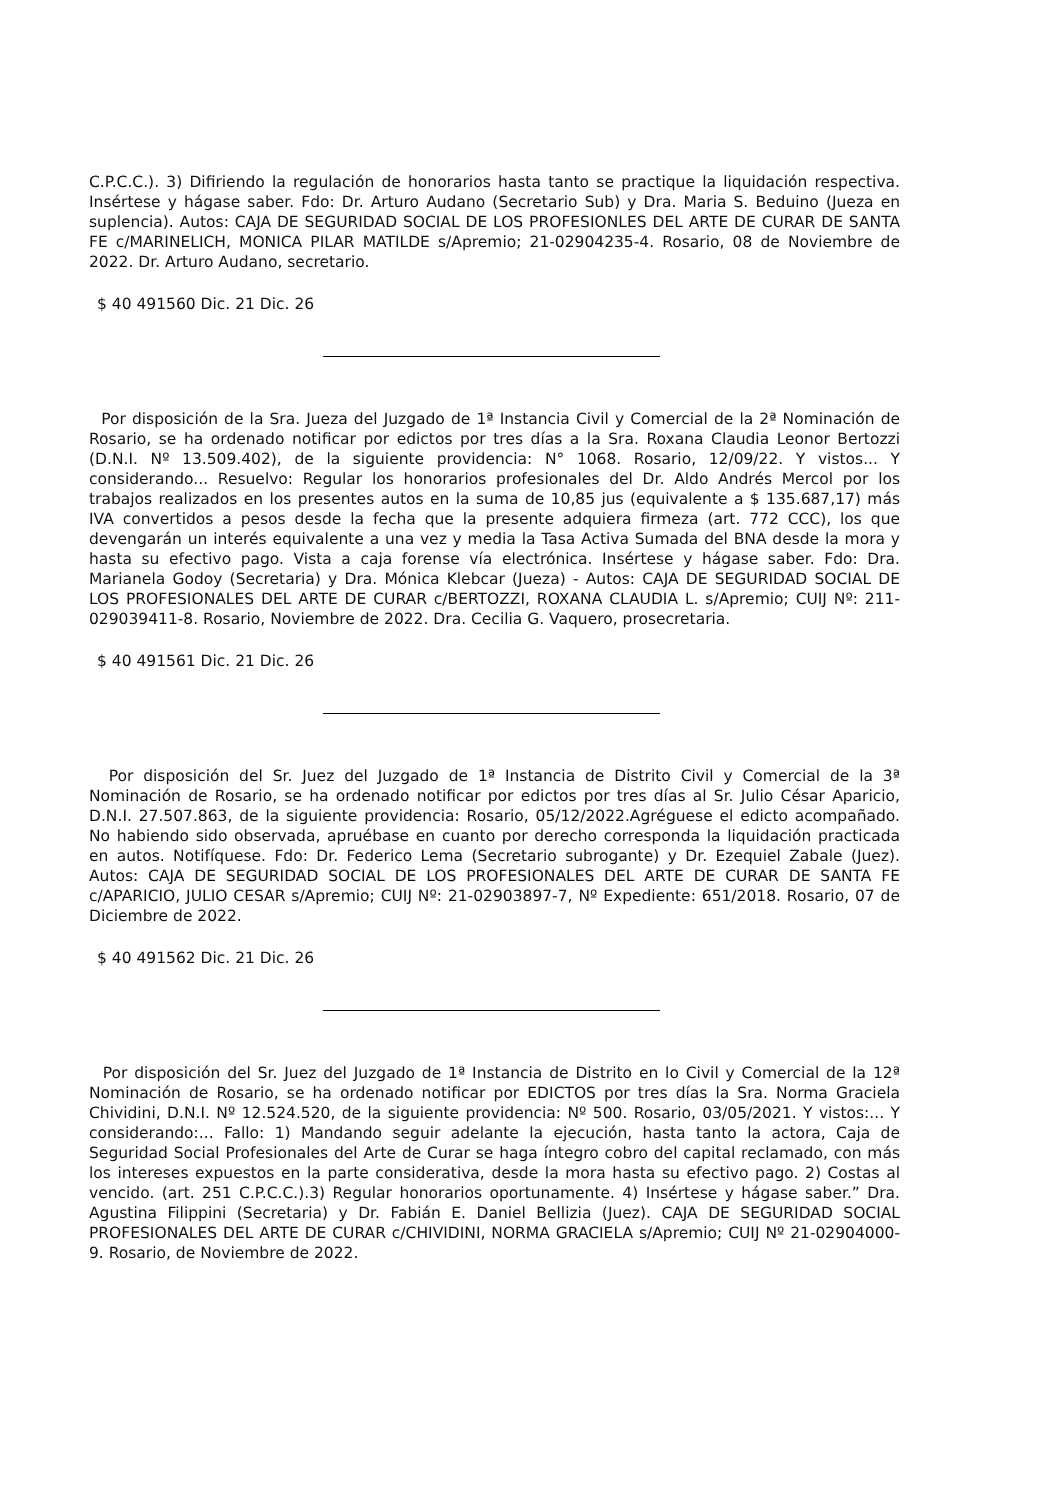C.P.C.C.). 3) Difiriendo la regulación de honorarios hasta tanto se practique la liquidación respectiva. Insértese y hágase saber. Fdo: Dr. Arturo Audano (Secretario Sub) y Dra. Maria S. Beduino (Jueza en suplencia). Autos: CAJA DE SEGURIDAD SOCIAL DE LOS PROFESIONLES DEL ARTE DE CURAR DE SANTA FE c/MARINELICH, MONICA PILAR MATILDE s/Apremio; 21-02904235-4. Rosario, 08 de Noviembre de 2022. Dr. Arturo Audano, secretario.
$ 40 491560 Dic. 21 Dic. 26
Por disposición de la Sra. Jueza del Juzgado de 1ª Instancia Civil y Comercial de la 2ª Nominación de Rosario, se ha ordenado notificar por edictos por tres días a la Sra. Roxana Claudia Leonor Bertozzi (D.N.I. Nº 13.509.402), de la siguiente providencia: N° 1068. Rosario, 12/09/22. Y vistos... Y considerando... Resuelvo: Regular los honorarios profesionales del Dr. Aldo Andrés Mercol por los trabajos realizados en los presentes autos en la suma de 10,85 jus (equivalente a $ 135.687,17) más IVA convertidos a pesos desde la fecha que la presente adquiera firmeza (art. 772 CCC), los que devengarán un interés equivalente a una vez y media la Tasa Activa Sumada del BNA desde la mora y hasta su efectivo pago. Vista a caja forense vía electrónica. Insértese y hágase saber. Fdo: Dra. Marianela Godoy (Secretaria) y Dra. Mónica Klebcar (Jueza) - Autos: CAJA DE SEGURIDAD SOCIAL DE LOS PROFESIONALES DEL ARTE DE CURAR c/BERTOZZI, ROXANA CLAUDIA L. s/Apremio; CUIJ Nº: 211-029039411-8. Rosario, Noviembre de 2022. Dra. Cecilia G. Vaquero, prosecretaria.
$ 40 491561 Dic. 21 Dic. 26
Por disposición del Sr. Juez del Juzgado de 1ª Instancia de Distrito Civil y Comercial de la 3ª Nominación de Rosario, se ha ordenado notificar por edictos por tres días al Sr. Julio César Aparicio, D.N.I. 27.507.863, de la siguiente providencia: Rosario, 05/12/2022.Agréguese el edicto acompañado. No habiendo sido observada, apruébase en cuanto por derecho corresponda la liquidación practicada en autos. Notifíquese. Fdo: Dr. Federico Lema (Secretario subrogante) y Dr. Ezequiel Zabale (Juez). Autos: CAJA DE SEGURIDAD SOCIAL DE LOS PROFESIONALES DEL ARTE DE CURAR DE SANTA FE c/APARICIO, JULIO CESAR s/Apremio; CUIJ Nº: 21-02903897-7, Nº Expediente: 651/2018. Rosario, 07 de Diciembre de 2022.
$ 40 491562 Dic. 21 Dic. 26
Por disposición del Sr. Juez del Juzgado de 1ª Instancia de Distrito en lo Civil y Comercial de la 12ª Nominación de Rosario, se ha ordenado notificar por EDICTOS por tres días la Sra. Norma Graciela Chividini, D.N.I. Nº 12.524.520, de la siguiente providencia: Nº 500. Rosario, 03/05/2021. Y vistos:... Y considerando:... Fallo: 1) Mandando seguir adelante la ejecución, hasta tanto la actora, Caja de Seguridad Social Profesionales del Arte de Curar se haga íntegro cobro del capital reclamado, con más los intereses expuestos en la parte considerativa, desde la mora hasta su efectivo pago. 2) Costas al vencido. (art. 251 C.P.C.C.).3) Regular honorarios oportunamente. 4) Insértese y hágase saber.” Dra. Agustina Filippini (Secretaria) y Dr. Fabián E. Daniel Bellizia (Juez). CAJA DE SEGURIDAD SOCIAL PROFESIONALES DEL ARTE DE CURAR c/CHIVIDINI, NORMA GRACIELA s/Apremio; CUIJ Nº 21-02904000-9. Rosario, de Noviembre de 2022.